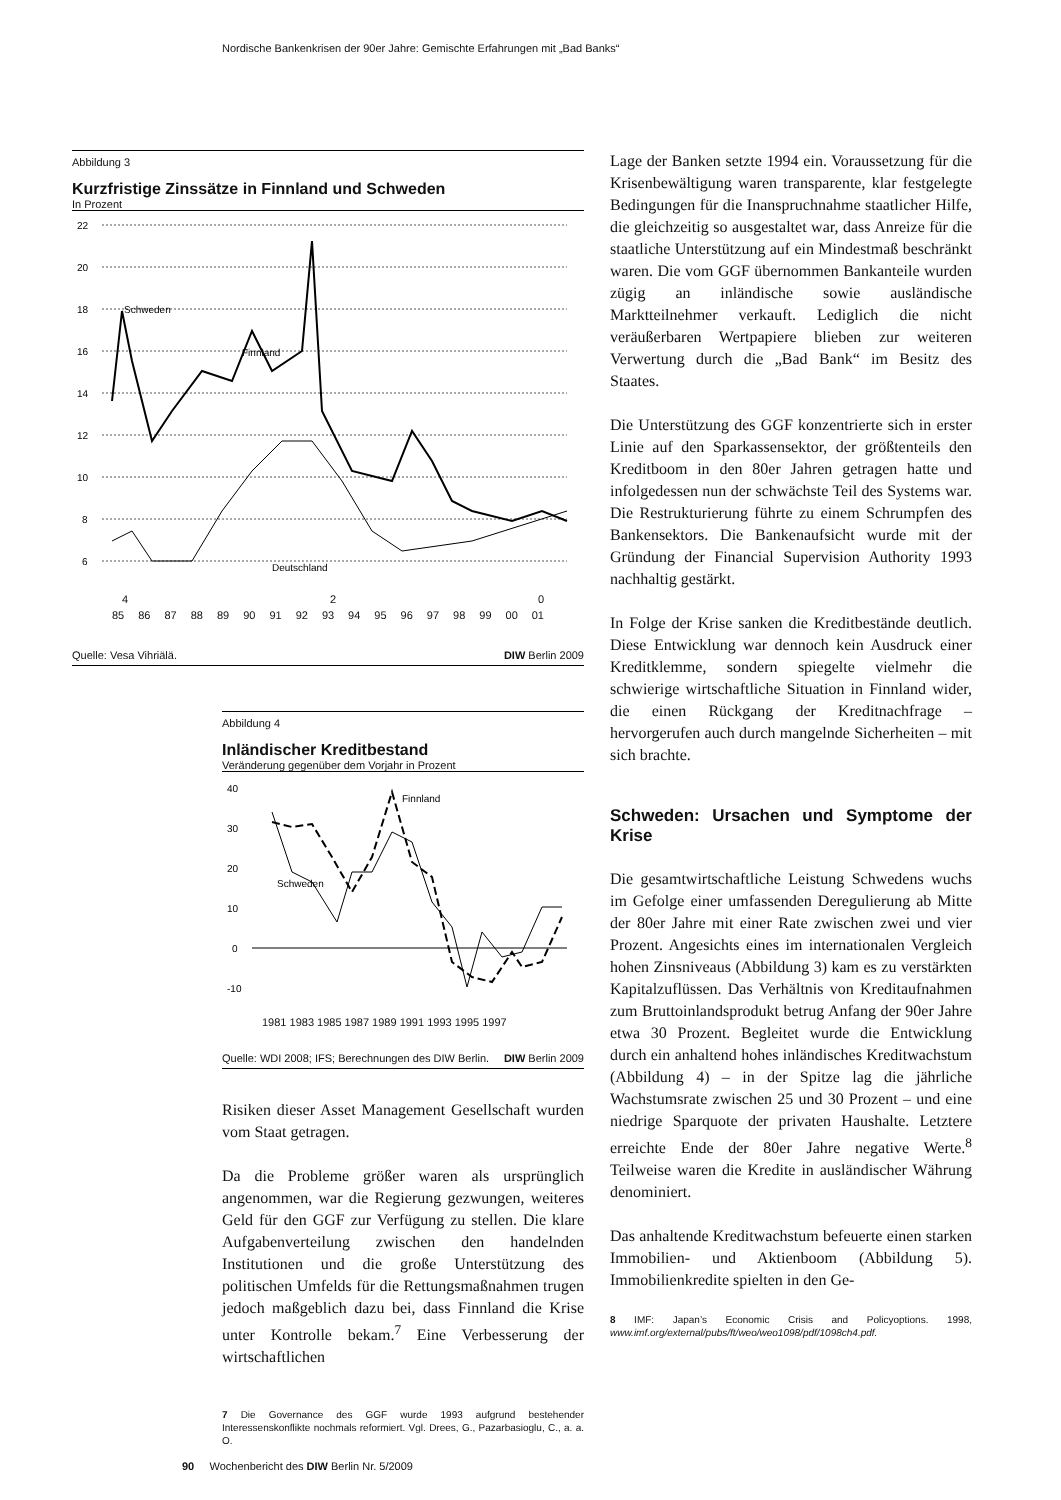Nordische Bankenkrisen der 90er Jahre: Gemischte Erfahrungen mit „Bad Banks“
Abbildung 3
Kurzfristige Zinssätze in Finnland und Schweden
In Prozent
22
20
18
16
14
12
10
8
6
Schweden
Finnland
Deutschland
4 2 0
85 86 87 88 89 90 91 92 93 94 95 96 97 98 99 00 01
Quelle: Vesa Vihriälä. DIW Berlin 2009
Abbildung 4
Inländischer Kreditbestand
Veränderung gegenüber dem Vorjahr in Prozent
40
30
20
10
0
-10
Finnland
Schweden
1981 1983 1985 1987 1989 1991 1993 1995 1997
Quelle: WDI 2008; IFS; Berechnungen des DIW Berlin. DIW Berlin 2009
Risiken dieser Asset Management Gesellschaft wurden vom Staat getragen.
Da die Probleme größer waren als ursprünglich angenommen, war die Regierung gezwungen, weiteres Geld für den GGF zur Verfügung zu stellen. Die klare Aufgabenverteilung zwischen den handelnden Institutionen und die große Unterstützung des politischen Umfelds für die Rettungsmaßnahmen trugen jedoch maßgeblich dazu bei, dass Finnland die Krise unter Kontrolle bekam.<sup>7</sup> Eine Verbesserung der wirtschaftlichen
7 Die Governance des GGF wurde 1993 aufgrund bestehender Interessenskonflikte nochmals reformiert. Vgl. Drees, G., Pazarbasioglu, C., a. a. O.
Lage der Banken setzte 1994 ein. Voraussetzung für die Krisenbewältigung waren transparente, klar festgelegte Bedingungen für die Inanspruchnahme staatlicher Hilfe, die gleichzeitig so ausgestaltet war, dass Anreize für die staatliche Unterstützung auf ein Mindestmaß beschränkt waren. Die vom GGF übernommen Bankanteile wurden zügig an inländische sowie ausländische Marktteilnehmer verkauft. Lediglich die nicht veräußerbaren Wertpapiere blieben zur weiteren Verwertung durch die „Bad Bank“ im Besitz des Staates.
Die Unterstützung des GGF konzentrierte sich in erster Linie auf den Sparkassensektor, der größtenteils den Kreditboom in den 80er Jahren getragen hatte und infolgedessen nun der schwächste Teil des Systems war. Die Restrukturierung führte zu einem Schrumpfen des Bankensektors. Die Bankenaufsicht wurde mit der Gründung der Financial Supervision Authority 1993 nachhaltig gestärkt.
In Folge der Krise sanken die Kreditbestände deutlich. Diese Entwicklung war dennoch kein Ausdruck einer Kreditklemme, sondern spiegelte vielmehr die schwierige wirtschaftliche Situation in Finnland wider, die einen Rückgang der Kreditnachfrage – hervorgerufen auch durch mangelnde Sicherheiten – mit sich brachte.
Schweden: Ursachen und Symptome der Krise
Die gesamtwirtschaftliche Leistung Schwedens wuchs im Gefolge einer umfassenden Deregulierung ab Mitte der 80er Jahre mit einer Rate zwischen zwei und vier Prozent. Angesichts eines im internationalen Vergleich hohen Zinsniveaus (Abbildung 3) kam es zu verstärkten Kapitalzuflüssen. Das Verhältnis von Kreditaufnahmen zum Bruttoinlandsprodukt betrug Anfang der 90er Jahre etwa 30 Prozent. Begleitet wurde die Entwicklung durch ein anhaltend hohes inländisches Kreditwachstum (Abbildung 4) – in der Spitze lag die jährliche Wachstumsrate zwischen 25 und 30 Prozent – und eine niedrige Sparquote der privaten Haushalte. Letztere erreichte Ende der 80er Jahre negative Werte.<sup>8</sup> Teilweise waren die Kredite in ausländischer Währung denominiert.
Das anhaltende Kreditwachstum befeuerte einen starken Immobilien- und Aktienboom (Abbildung 5). Immobilienkredite spielten in den Ge-
8 IMF: Japan’s Economic Crisis and Policyoptions. 1998, www.imf.org/external/pubs/ft/weo/weo1098/pdf/1098ch4.pdf.
90 Wochenbericht des DIW Berlin Nr. 5/2009